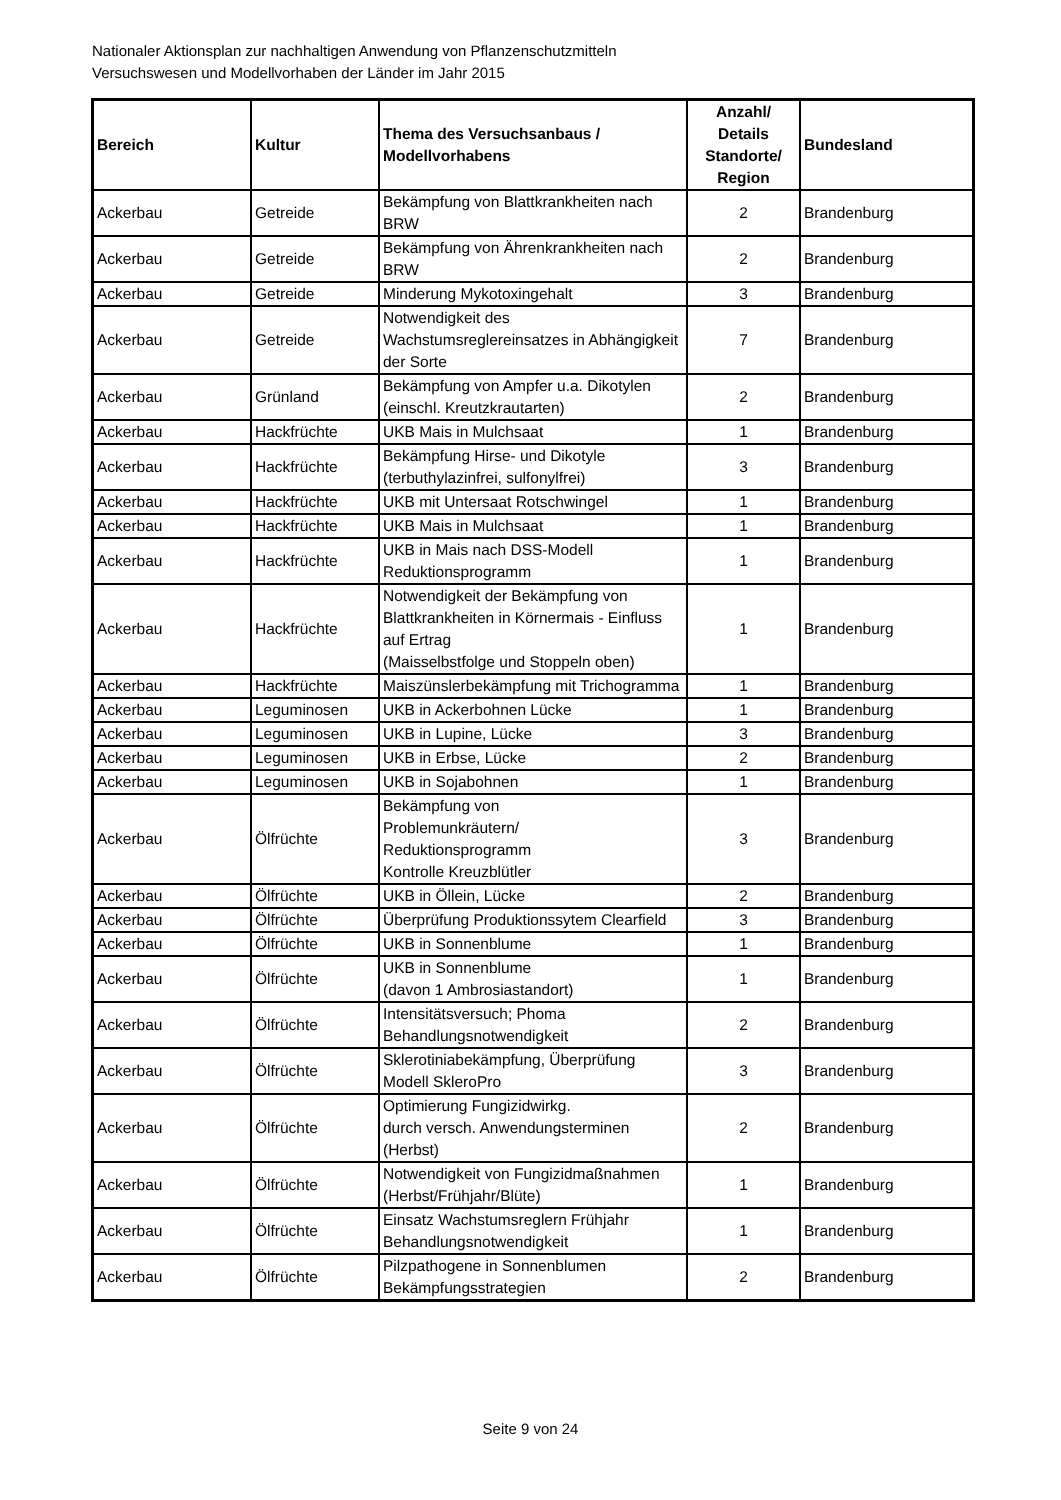Nationaler Aktionsplan zur nachhaltigen Anwendung von Pflanzenschutzmitteln
Versuchswesen und Modellvorhaben der Länder im Jahr 2015
| Bereich | Kultur | Thema des Versuchsanbaus / Modellvorhabens | Anzahl/ Details Standorte/ Region | Bundesland |
| --- | --- | --- | --- | --- |
| Ackerbau | Getreide | Bekämpfung von Blattkrankheiten nach BRW | 2 | Brandenburg |
| Ackerbau | Getreide | Bekämpfung von Ährenkrankheiten nach BRW | 2 | Brandenburg |
| Ackerbau | Getreide | Minderung Mykotoxingehalt | 3 | Brandenburg |
| Ackerbau | Getreide | Notwendigkeit des Wachstumsreglereinsatzes in Abhängigkeit der Sorte | 7 | Brandenburg |
| Ackerbau | Grünland | Bekämpfung von Ampfer u.a. Dikotylen (einschl. Kreutzkrautarten) | 2 | Brandenburg |
| Ackerbau | Hackfrüchte | UKB Mais in Mulchsaat | 1 | Brandenburg |
| Ackerbau | Hackfrüchte | Bekämpfung Hirse- und Dikotyle (terbuthylazinfrei, sulfonylfrei) | 3 | Brandenburg |
| Ackerbau | Hackfrüchte | UKB mit Untersaat Rotschwingel | 1 | Brandenburg |
| Ackerbau | Hackfrüchte | UKB Mais in Mulchsaat | 1 | Brandenburg |
| Ackerbau | Hackfrüchte | UKB in Mais nach DSS-Modell Reduktionsprogramm | 1 | Brandenburg |
| Ackerbau | Hackfrüchte | Notwendigkeit der Bekämpfung von Blattkrankheiten in Körnermais - Einfluss auf Ertrag (Maisselbstfolge und Stoppeln oben) | 1 | Brandenburg |
| Ackerbau | Hackfrüchte | Maiszünslerbekämpfung mit Trichogramma | 1 | Brandenburg |
| Ackerbau | Leguminosen | UKB in Ackerbohnen Lücke | 1 | Brandenburg |
| Ackerbau | Leguminosen | UKB in Lupine, Lücke | 3 | Brandenburg |
| Ackerbau | Leguminosen | UKB in Erbse, Lücke | 2 | Brandenburg |
| Ackerbau | Leguminosen | UKB in Sojabohnen | 1 | Brandenburg |
| Ackerbau | Ölfrüchte | Bekämpfung von Problemunkräutern/ Reduktionsprogramm Kontrolle Kreuzblütler | 3 | Brandenburg |
| Ackerbau | Ölfrüchte | UKB in Öllein, Lücke | 2 | Brandenburg |
| Ackerbau | Ölfrüchte | Überprüfung Produktionssytem Clearfield | 3 | Brandenburg |
| Ackerbau | Ölfrüchte | UKB in Sonnenblume | 1 | Brandenburg |
| Ackerbau | Ölfrüchte | UKB in Sonnenblume (davon 1 Ambrosiastandort) | 1 | Brandenburg |
| Ackerbau | Ölfrüchte | Intensitätsversuch; Phoma Behandlungsnotwendigkeit | 2 | Brandenburg |
| Ackerbau | Ölfrüchte | Sklerotiniabekämpfung, Überprüfung Modell SkleroPro | 3 | Brandenburg |
| Ackerbau | Ölfrüchte | Optimierung Fungizidwirkg. durch versch. Anwendungsterminen (Herbst) | 2 | Brandenburg |
| Ackerbau | Ölfrüchte | Notwendigkeit von Fungizidmaßnahmen (Herbst/Frühjahr/Blüte) | 1 | Brandenburg |
| Ackerbau | Ölfrüchte | Einsatz Wachstumsreglern Frühjahr Behandlungsnotwendigkeit | 1 | Brandenburg |
| Ackerbau | Ölfrüchte | Pilzpathogene in Sonnenblumen Bekämpfungsstrategien | 2 | Brandenburg |
Seite 9 von 24